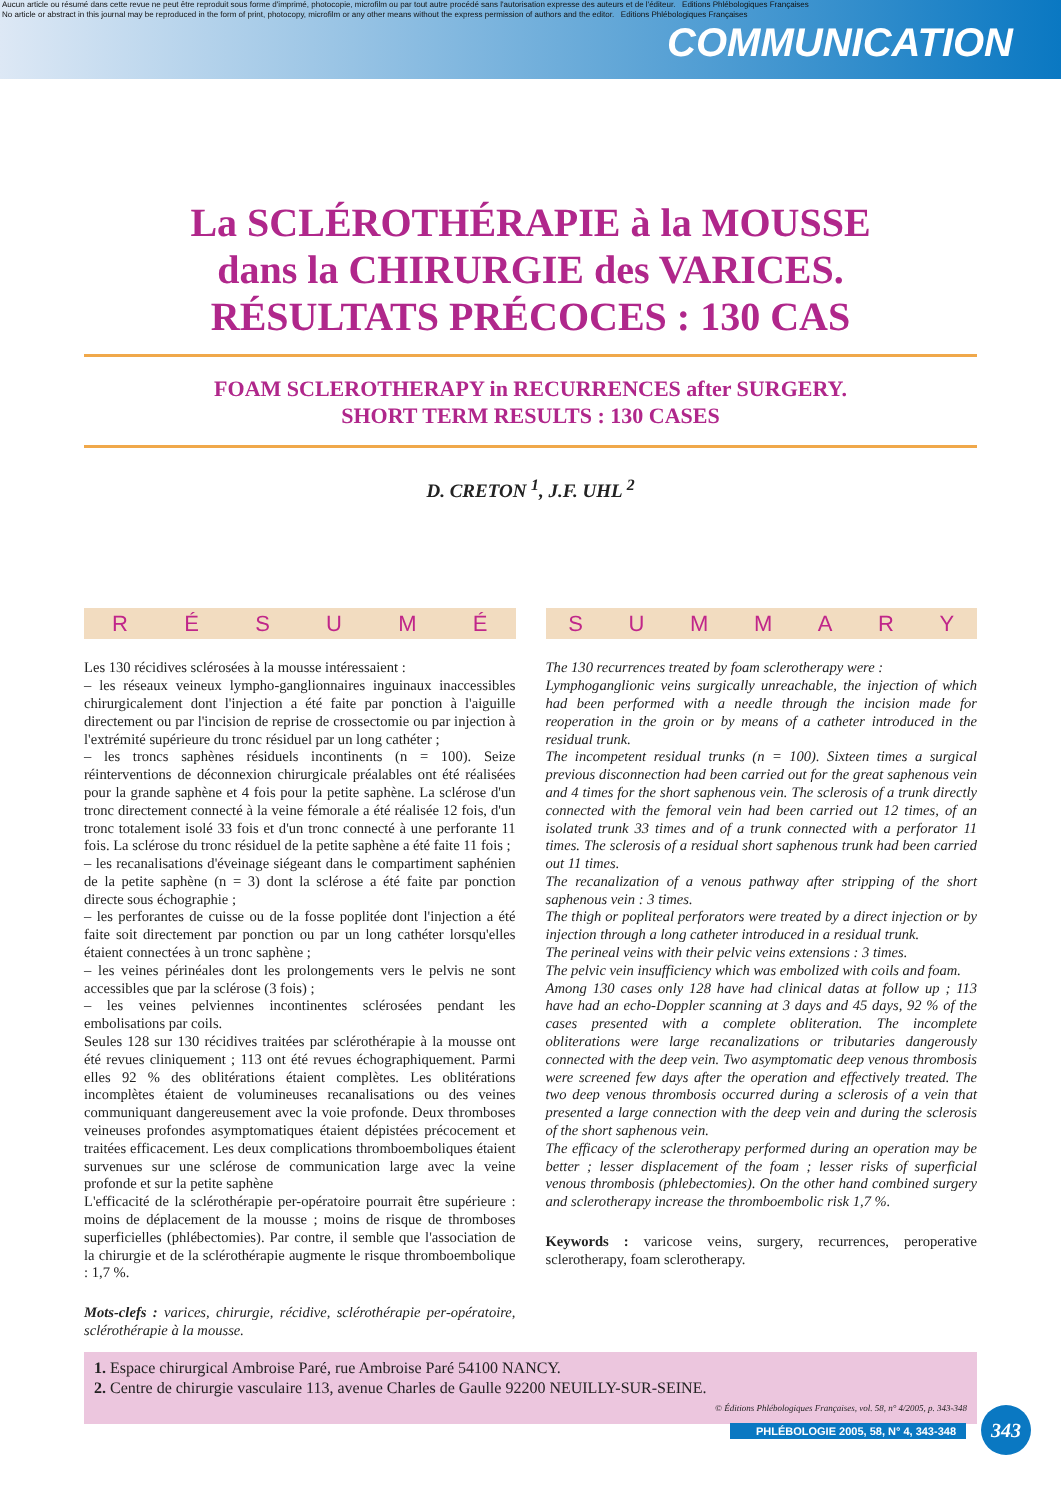Aucun article ou résumé dans cette revue ne peut être reproduit sous forme d'imprimé, photocopie, microfilm ou par tout autre procédé sans l'autorisation expresse des auteurs et de l'éditeur. Editions Phlébologiques Françaises
No article or abstract in this journal may be reproduced in the form of print, photocopy, microfilm or any other means without the express permission of authors and the editor. Editions Phlébologiques Françaises
COMMUNICATION
La SCLÉROTHÉRAPIE à la MOUSSE
dans la CHIRURGIE des VARICES.
RÉSULTATS PRÉCOCES : 130 CAS
FOAM SCLEROTHERAPY in RECURRENCES after SURGERY.
SHORT TERM RESULTS : 130 CASES
D. CRETON <sup>1</sup>, J.F. UHL <sup>2</sup>
RÉSUMÉ
Les 130 récidives sclérosées à la mousse intéressaient :
– les réseaux veineux lympho-ganglionnaires inguinaux inaccessibles chirurgicalement dont l'injection a été faite par ponction à l'aiguille directement ou par l'incision de reprise de crossectomie ou par injection à l'extrémité supérieure du tronc résiduel par un long cathéter ;
– les troncs saphènes résiduels incontinents (n = 100). Seize réinterventions de déconnexion chirurgicale préalables ont été réalisées pour la grande saphène et 4 fois pour la petite saphène. La sclérose d'un tronc directement connecté à la veine fémorale a été réalisée 12 fois, d'un tronc totalement isolé 33 fois et d'un tronc connecté à une perforante 11 fois. La sclérose du tronc résiduel de la petite saphène a été faite 11 fois ;
– les recanalisations d'éveinage siégeant dans le compartiment saphénien de la petite saphène (n = 3) dont la sclérose a été faite par ponction directe sous échographie ;
– les perforantes de cuisse ou de la fosse poplitée dont l'injection a été faite soit directement par ponction ou par un long cathéter lorsqu'elles étaient connectées à un tronc saphène ;
– les veines périnéales dont les prolongements vers le pelvis ne sont accessibles que par la sclérose (3 fois) ;
– les veines pelviennes incontinentes sclérosées pendant les embolisations par coils.
Seules 128 sur 130 récidives traitées par sclérothérapie à la mousse ont été revues cliniquement ; 113 ont été revues échographiquement. Parmi elles 92 % des oblitérations étaient complètes. Les oblitérations incomplètes étaient de volumineuses recanalisations ou des veines communiquant dangereusement avec la voie profonde. Deux thromboses veineuses profondes asymptomatiques étaient dépistées précocement et traitées efficacement. Les deux complications thromboemboliques étaient survenues sur une sclérose de communication large avec la veine profonde et sur la petite saphène
L'efficacité de la sclérothérapie per-opératoire pourrait être supérieure : moins de déplacement de la mousse ; moins de risque de thromboses superficielles (phlébectomies). Par contre, il semble que l'association de la chirurgie et de la sclérothérapie augmente le risque thromboembolique : 1,7 %.
Mots-clefs : varices, chirurgie, récidive, sclérothérapie per-opératoire, sclérothérapie à la mousse.
SUMMARY
The 130 recurrences treated by foam sclerotherapy were :
Lymphoganglionic veins surgically unreachable, the injection of which had been performed with a needle through the incision made for reoperation in the groin or by means of a catheter introduced in the residual trunk.
The incompetent residual trunks (n = 100). Sixteen times a surgical previous disconnection had been carried out for the great saphenous vein and 4 times for the short saphenous vein. The sclerosis of a trunk directly connected with the femoral vein had been carried out 12 times, of an isolated trunk 33 times and of a trunk connected with a perforator 11 times. The sclerosis of a residual short saphenous trunk had been carried out 11 times.
The recanalization of a venous pathway after stripping of the short saphenous vein : 3 times.
The thigh or popliteal perforators were treated by a direct injection or by injection through a long catheter introduced in a residual trunk.
The perineal veins with their pelvic veins extensions : 3 times.
The pelvic vein insufficiency which was embolized with coils and foam.
Among 130 cases only 128 have had clinical datas at follow up ; 113 have had an echo-Doppler scanning at 3 days and 45 days, 92 % of the cases presented with a complete obliteration. The incomplete obliterations were large recanalizations or tributaries dangerously connected with the deep vein. Two asymptomatic deep venous thrombosis were screened few days after the operation and effectively treated. The two deep venous thrombosis occurred during a sclerosis of a vein that presented a large connection with the deep vein and during the sclerosis of the short saphenous vein.
The efficacy of the sclerotherapy performed during an operation may be better ; lesser displacement of the foam ; lesser risks of superficial venous thrombosis (phlebectomies). On the other hand combined surgery and sclerotherapy increase the thromboembolic risk 1,7 %.
Keywords : varicose veins, surgery, recurrences, peroperative sclerotherapy, foam sclerotherapy.
1. Espace chirurgical Ambroise Paré, rue Ambroise Paré 54100 NANCY.
2. Centre de chirurgie vasculaire 113, avenue Charles de Gaulle 92200 NEUILLY-SUR-SEINE.
© Éditions Phlébologiques Françaises, vol. 58, n° 4/2005, p. 343-348
PHLÉBOLOGIE 2005, 58, N° 4, 343-348
343